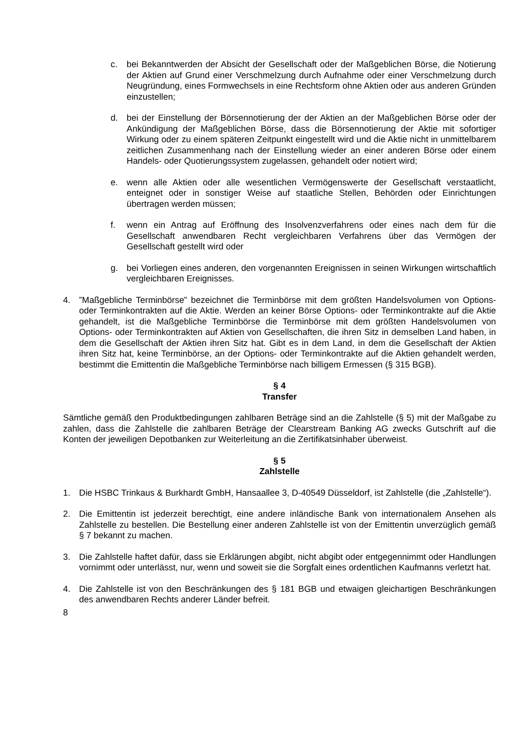c. bei Bekanntwerden der Absicht der Gesellschaft oder der Maßgeblichen Börse, die Notierung der Aktien auf Grund einer Verschmelzung durch Aufnahme oder einer Verschmelzung durch Neugründung, eines Formwechsels in eine Rechtsform ohne Aktien oder aus anderen Gründen einzustellen;
d. bei der Einstellung der Börsennotierung der der Aktien an der Maßgeblichen Börse oder der Ankündigung der Maßgeblichen Börse, dass die Börsennotierung der Aktie mit sofortiger Wirkung oder zu einem späteren Zeitpunkt eingestellt wird und die Aktie nicht in unmittelbarem zeitlichen Zusammenhang nach der Einstellung wieder an einer anderen Börse oder einem Handels- oder Quotierungssystem zugelassen, gehandelt oder notiert wird;
e. wenn alle Aktien oder alle wesentlichen Vermögenswerte der Gesellschaft verstaatlicht, enteignet oder in sonstiger Weise auf staatliche Stellen, Behörden oder Einrichtungen übertragen werden müssen;
f. wenn ein Antrag auf Eröffnung des Insolvenzverfahrens oder eines nach dem für die Gesellschaft anwendbaren Recht vergleichbaren Verfahrens über das Vermögen der Gesellschaft gestellt wird oder
g. bei Vorliegen eines anderen, den vorgenannten Ereignissen in seinen Wirkungen wirtschaftlich vergleichbaren Ereignisses.
4.”Maßgebliche Terminbörse” bezeichnet die Terminbörse mit dem größten Handelsvolumen von Options- oder Terminkontrakten auf die Aktie. Werden an keiner Börse Options- oder Terminkontrakte auf die Aktie gehandelt, ist die Maßgebliche Terminbörse die Terminbörse mit dem größten Handelsvolumen von Options- oder Terminkontrakten auf Aktien von Gesellschaften, die ihren Sitz in demselben Land haben, in dem die Gesellschaft der Aktien ihren Sitz hat. Gibt es in dem Land, in dem die Gesellschaft der Aktien ihren Sitz hat, keine Terminbörse, an der Options- oder Terminkontrakte auf die Aktien gehandelt werden, bestimmt die Emittentin die Maßgebliche Terminbörse nach billigem Ermessen (§ 315 BGB).
§ 4
Transfer
Sämtliche gemäß den Produktbedingungen zahlbaren Beträge sind an die Zahlstelle (§ 5) mit der Maßgabe zu zahlen, dass die Zahlstelle die zahlbaren Beträge der Clearstream Banking AG zwecks Gutschrift auf die Konten der jeweiligen Depotbanken zur Weiterleitung an die Zertifikatsinhaber überweist.
§ 5
Zahlstelle
1. Die HSBC Trinkaus & Burkhardt GmbH, Hansaallee 3, D-40549 Düsseldorf, ist Zahlstelle (die „Zahlstelle“).
2. Die Emittentin ist jederzeit berechtigt, eine andere inländische Bank von internationalem Ansehen als Zahlstelle zu bestellen. Die Bestellung einer anderen Zahlstelle ist von der Emittentin unverzüglich gemäß § 7 bekannt zu machen.
3. Die Zahlstelle haftet dafür, dass sie Erklärungen abgibt, nicht abgibt oder entgegennimmt oder Handlungen vornimmt oder unterlässt, nur, wenn und soweit sie die Sorgfalt eines ordentlichen Kaufmanns verletzt hat.
4. Die Zahlstelle ist von den Beschränkungen des § 181 BGB und etwaigen gleichartigen Beschränkungen des anwendbaren Rechts anderer Länder befreit.
8